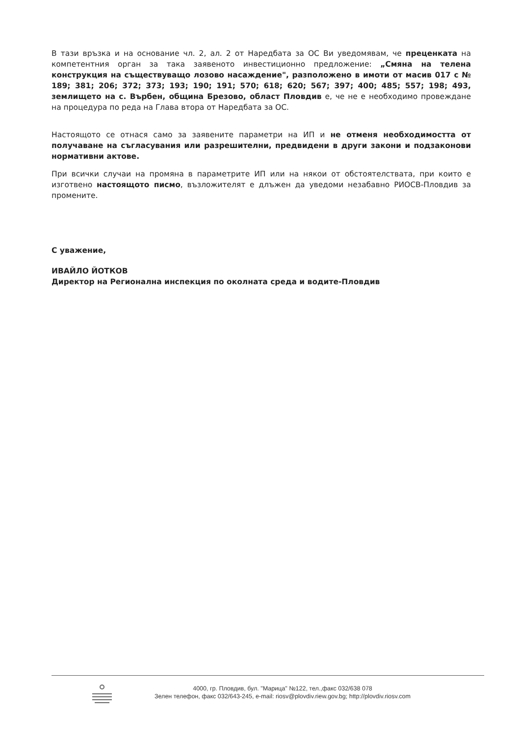В тази връзка и на основание чл. 2, ал. 2 от Наредбата за ОС Ви уведомявам, че преценката на компетентния орган за така заявеното инвестиционно предложение: „Смяна на телена конструкция на съществуващо лозово насаждение", разположено в имоти от масив 017 с № 189; 381; 206; 372; 373; 193; 190; 191; 570; 618; 620; 567; 397; 400; 485; 557; 198; 493, землището на с. Върбен, община Брезово, област Пловдив е, че не е необходимо провеждане на процедура по реда на Глава втора от Наредбата за ОС.
Настоящото се отнася само за заявените параметри на ИП и не отменя необходимостта от получаване на съгласувания или разрешителни, предвидени в други закони и подзаконови нормативни актове.
При всички случаи на промяна в параметрите ИП или на някои от обстоятелствата, при които е изготвено настоящото писмо, възложителят е длъжен да уведоми незабавно РИОСВ-Пловдив за промените.
С уважение,
ИВАЙЛО ЙОТКОВ
Директор на Регионална инспекция по околната среда и водите-Пловдив
4000, гр. Пловдив, бул. "Марица" №122, тел.,факс 032/638 078
Зелен телефон, факс 032/643-245, e-mail: riosv@plovdiv.riew.gov.bg; http://plovdiv.riosv.com